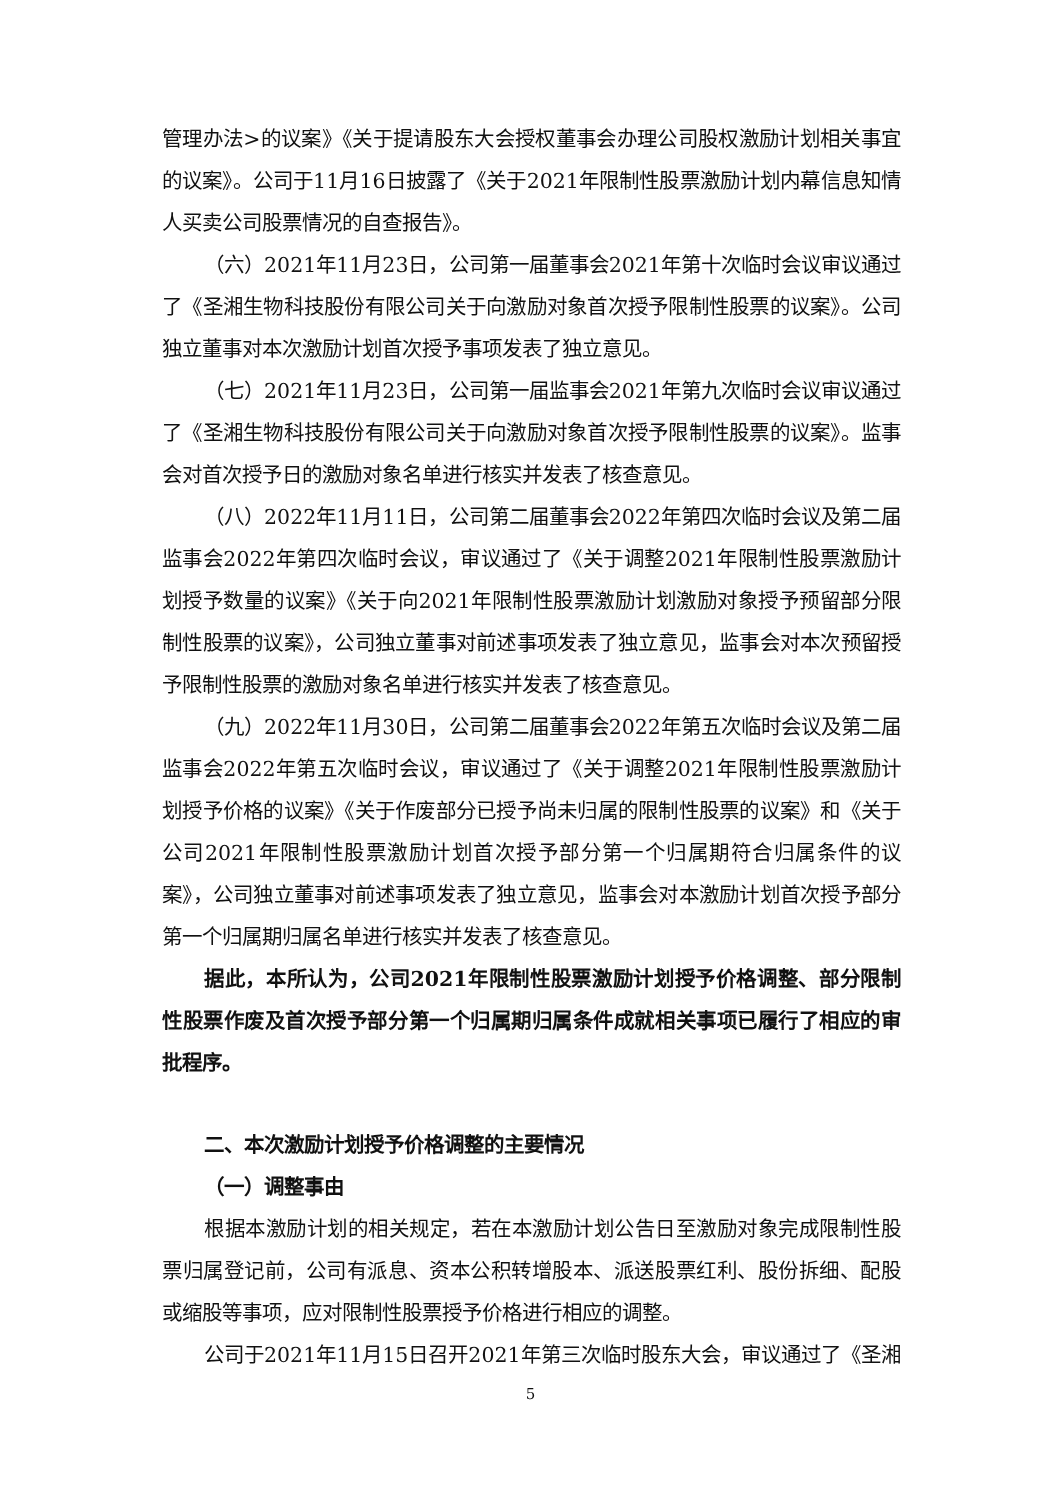管理办法>的议案》《关于提请股东大会授权董事会办理公司股权激励计划相关事宜的议案》。公司于11月16日披露了《关于2021年限制性股票激励计划内幕信息知情人买卖公司股票情况的自查报告》。
（六）2021年11月23日，公司第一届董事会2021年第十次临时会议审议通过了《圣湘生物科技股份有限公司关于向激励对象首次授予限制性股票的议案》。公司独立董事对本次激励计划首次授予事项发表了独立意见。
（七）2021年11月23日，公司第一届监事会2021年第九次临时会议审议通过了《圣湘生物科技股份有限公司关于向激励对象首次授予限制性股票的议案》。监事会对首次授予日的激励对象名单进行核实并发表了核查意见。
（八）2022年11月11日，公司第二届董事会2022年第四次临时会议及第二届监事会2022年第四次临时会议，审议通过了《关于调整2021年限制性股票激励计划授予数量的议案》《关于向2021年限制性股票激励计划激励对象授予预留部分限制性股票的议案》，公司独立董事对前述事项发表了独立意见，监事会对本次预留授予限制性股票的激励对象名单进行核实并发表了核查意见。
（九）2022年11月30日，公司第二届董事会2022年第五次临时会议及第二届监事会2022年第五次临时会议，审议通过了《关于调整2021年限制性股票激励计划授予价格的议案》《关于作废部分已授予尚未归属的限制性股票的议案》和《关于公司2021年限制性股票激励计划首次授予部分第一个归属期符合归属条件的议案》，公司独立董事对前述事项发表了独立意见，监事会对本激励计划首次授予部分第一个归属期归属名单进行核实并发表了核查意见。
据此，本所认为，公司2021年限制性股票激励计划授予价格调整、部分限制性股票作废及首次授予部分第一个归属期归属条件成就相关事项已履行了相应的审批程序。
二、本次激励计划授予价格调整的主要情况
（一）调整事由
根据本激励计划的相关规定，若在本激励计划公告日至激励对象完成限制性股票归属登记前，公司有派息、资本公积转增股本、派送股票红利、股份拆细、配股或缩股等事项，应对限制性股票授予价格进行相应的调整。
公司于2021年11月15日召开2021年第三次临时股东大会，审议通过了《圣湘
5